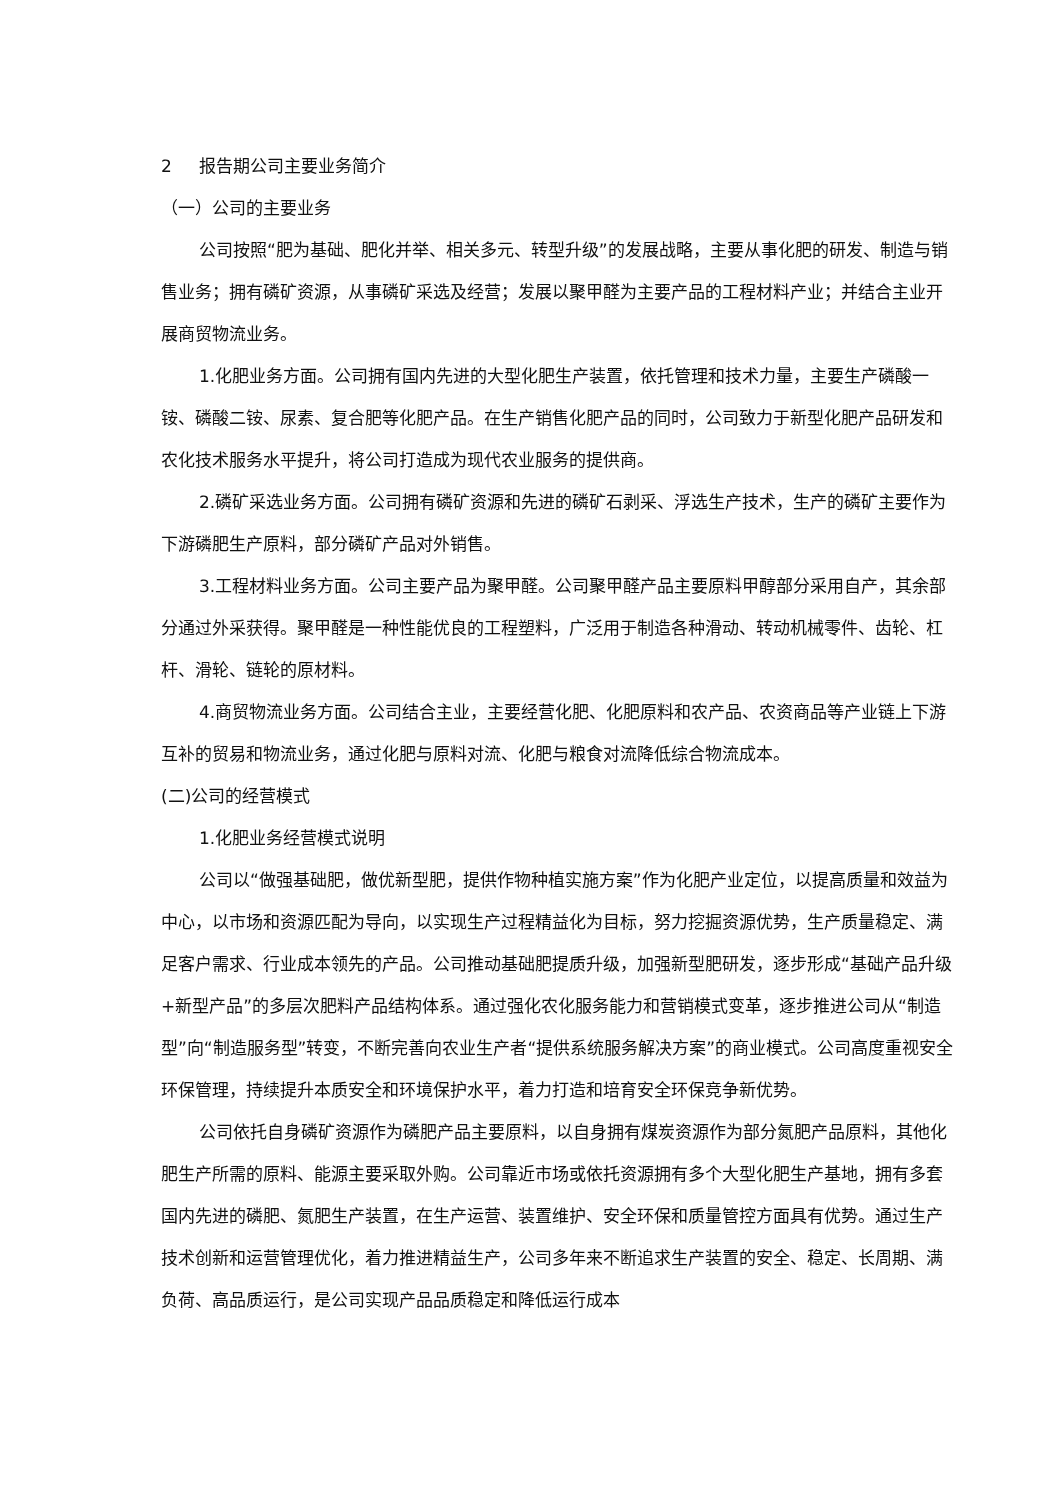2 报告期公司主要业务简介
（一）公司的主要业务
公司按照“肥为基础、肥化并举、相关多元、转型升级”的发展战略，主要从事化肥的研发、制造与销售业务；拥有磷矿资源，从事磷矿采选及经营；发展以聚甲醛为主要产品的工程材料产业；并结合主业开展商贸物流业务。
1.化肥业务方面。公司拥有国内先进的大型化肥生产装置，依托管理和技术力量，主要生产磷酸一铵、磷酸二铵、尿素、复合肥等化肥产品。在生产销售化肥产品的同时，公司致力于新型化肥产品研发和农化技术服务水平提升，将公司打造成为现代农业服务的提供商。
2.磷矿采选业务方面。公司拥有磷矿资源和先进的磷矿石剥采、浮选生产技术，生产的磷矿主要作为下游磷肥生产原料，部分磷矿产品对外销售。
3.工程材料业务方面。公司主要产品为聚甲醛。公司聚甲醛产品主要原料甲醇部分采用自产，其余部分通过外采获得。聚甲醛是一种性能优良的工程塑料，广泛用于制造各种滑动、转动机械零件、齿轮、杠杆、滑轮、链轮的原材料。
4.商贸物流业务方面。公司结合主业，主要经营化肥、化肥原料和农产品、农资商品等产业链上下游互补的贸易和物流业务，通过化肥与原料对流、化肥与粮食对流降低综合物流成本。
(二)公司的经营模式
1.化肥业务经营模式说明
公司以“做强基础肥，做优新型肥，提供作物种植实施方案”作为化肥产业定位，以提高质量和效益为中心，以市场和资源匹配为导向，以实现生产过程精益化为目标，努力挖掘资源优势，生产质量稳定、满足客户需求、行业成本领先的产品。公司推动基础肥提质升级，加强新型肥研发，逐步形成“基础产品升级+新型产品”的多层次肥料产品结构体系。通过强化农化服务能力和营销模式变革，逐步推进公司从“制造型”向“制造服务型”转变，不断完善向农业生产者“提供系统服务解决方案”的商业模式。公司高度重视安全环保管理，持续提升本质安全和环境保护水平，着力打造和培育安全环保竞争新优势。
公司依托自身磷矿资源作为磷肥产品主要原料，以自身拥有煤炭资源作为部分氮肥产品原料，其他化肥生产所需的原料、能源主要采取外购。公司靠近市场或依托资源拥有多个大型化肥生产基地，拥有多套国内先进的磷肥、氮肥生产装置，在生产运营、装置维护、安全环保和质量管控方面具有优势。通过生产技术创新和运营管理优化，着力推进精益生产，公司多年来不断追求生产装置的安全、稳定、长周期、满负荷、高品质运行，是公司实现产品品质稳定和降低运行成本